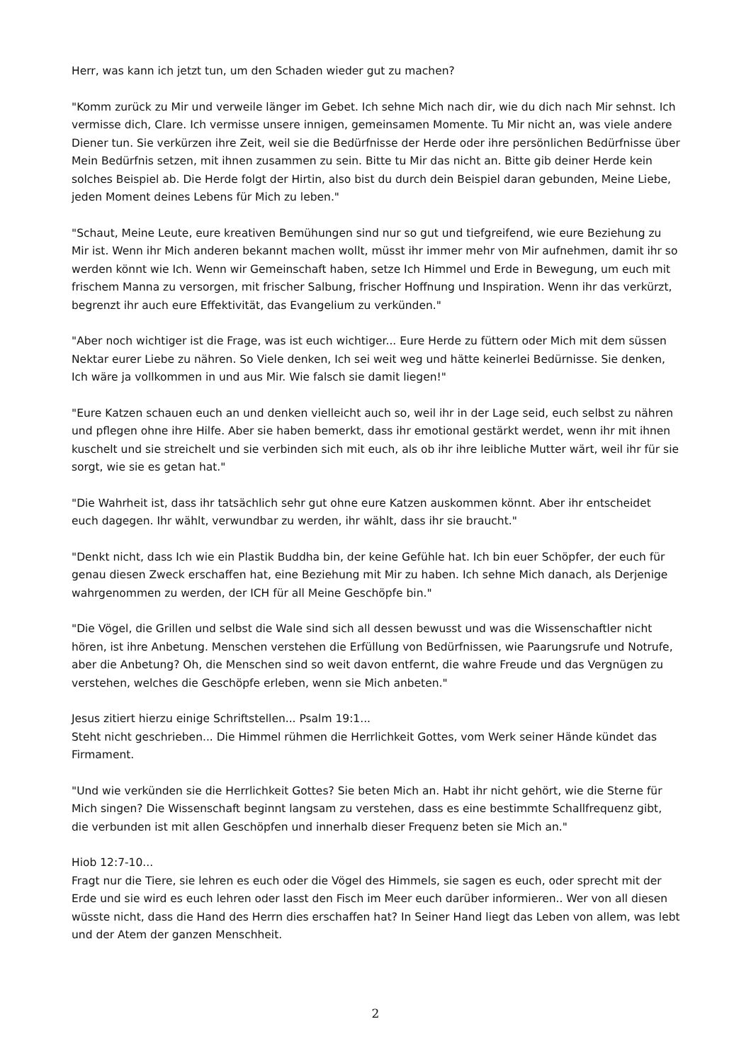Herr, was kann ich jetzt tun, um den Schaden wieder gut zu machen?
"Komm zurück zu Mir und verweile länger im Gebet. Ich sehne Mich nach dir, wie du dich nach Mir sehnst. Ich vermisse dich, Clare. Ich vermisse unsere innigen, gemeinsamen Momente. Tu Mir nicht an, was viele andere Diener tun. Sie verkürzen ihre Zeit, weil sie die Bedürfnisse der Herde oder ihre persönlichen Bedürfnisse über Mein Bedürfnis setzen, mit ihnen zusammen zu sein. Bitte tu Mir das nicht an. Bitte gib deiner Herde kein solches Beispiel ab. Die Herde folgt der Hirtin, also bist du durch dein Beispiel daran gebunden, Meine Liebe, jeden Moment deines Lebens für Mich zu leben."
"Schaut, Meine Leute, eure kreativen Bemühungen sind nur so gut und tiefgreifend, wie eure Beziehung zu Mir ist. Wenn ihr Mich anderen bekannt machen wollt, müsst ihr immer mehr von Mir aufnehmen, damit ihr so werden könnt wie Ich. Wenn wir Gemeinschaft haben, setze Ich Himmel und Erde in Bewegung, um euch mit frischem Manna zu versorgen, mit frischer Salbung, frischer Hoffnung und Inspiration. Wenn ihr das verkürzt, begrenzt ihr auch eure Effektivität, das Evangelium zu verkünden."
"Aber noch wichtiger ist die Frage, was ist euch wichtiger... Eure Herde zu füttern oder Mich mit dem süssen Nektar eurer Liebe zu nähren. So Viele denken, Ich sei weit weg und hätte keinerlei Bedürnisse. Sie denken, Ich wäre ja vollkommen in und aus Mir. Wie falsch sie damit liegen!"
"Eure Katzen schauen euch an und denken vielleicht auch so, weil ihr in der Lage seid, euch selbst zu nähren und pflegen ohne ihre Hilfe. Aber sie haben bemerkt, dass ihr emotional gestärkt werdet, wenn ihr mit ihnen kuschelt und sie streichelt und sie verbinden sich mit euch, als ob ihr ihre leibliche Mutter wärt, weil ihr für sie sorgt, wie sie es getan hat."
"Die Wahrheit ist, dass ihr tatsächlich sehr gut ohne eure Katzen auskommen könnt. Aber ihr entscheidet euch dagegen. Ihr wählt, verwundbar zu werden, ihr wählt, dass ihr sie braucht."
"Denkt nicht, dass Ich wie ein Plastik Buddha bin, der keine Gefühle hat. Ich bin euer Schöpfer, der euch für genau diesen Zweck erschaffen hat, eine Beziehung mit Mir zu haben. Ich sehne Mich danach, als Derjenige wahrgenommen zu werden, der ICH für all Meine Geschöpfe bin."
"Die Vögel, die Grillen und selbst die Wale sind sich all dessen bewusst und was die Wissenschaftler nicht hören, ist ihre Anbetung. Menschen verstehen die Erfüllung von Bedürfnissen, wie Paarungsrufe und Notrufe, aber die Anbetung? Oh, die Menschen sind so weit davon entfernt, die wahre Freude und das Vergnügen zu verstehen, welches die Geschöpfe erleben, wenn sie Mich anbeten."
Jesus zitiert hierzu einige Schriftstellen... Psalm 19:1...
Steht nicht geschrieben... Die Himmel rühmen die Herrlichkeit Gottes, vom Werk seiner Hände kündet das Firmament.
"Und wie verkünden sie die Herrlichkeit Gottes? Sie beten Mich an. Habt ihr nicht gehört, wie die Sterne für Mich singen? Die Wissenschaft beginnt langsam zu verstehen, dass es eine bestimmte Schallfrequenz gibt, die verbunden ist mit allen Geschöpfen und innerhalb dieser Frequenz beten sie Mich an."
Hiob 12:7-10...
Fragt nur die Tiere, sie lehren es euch oder die Vögel des Himmels, sie sagen es euch, oder sprecht mit der Erde und sie wird es euch lehren oder lasst den Fisch im Meer euch darüber informieren.. Wer von all diesen wüsste nicht, dass die Hand des Herrn dies erschaffen hat? In Seiner Hand liegt das Leben von allem, was lebt und der Atem der ganzen Menschheit.
2